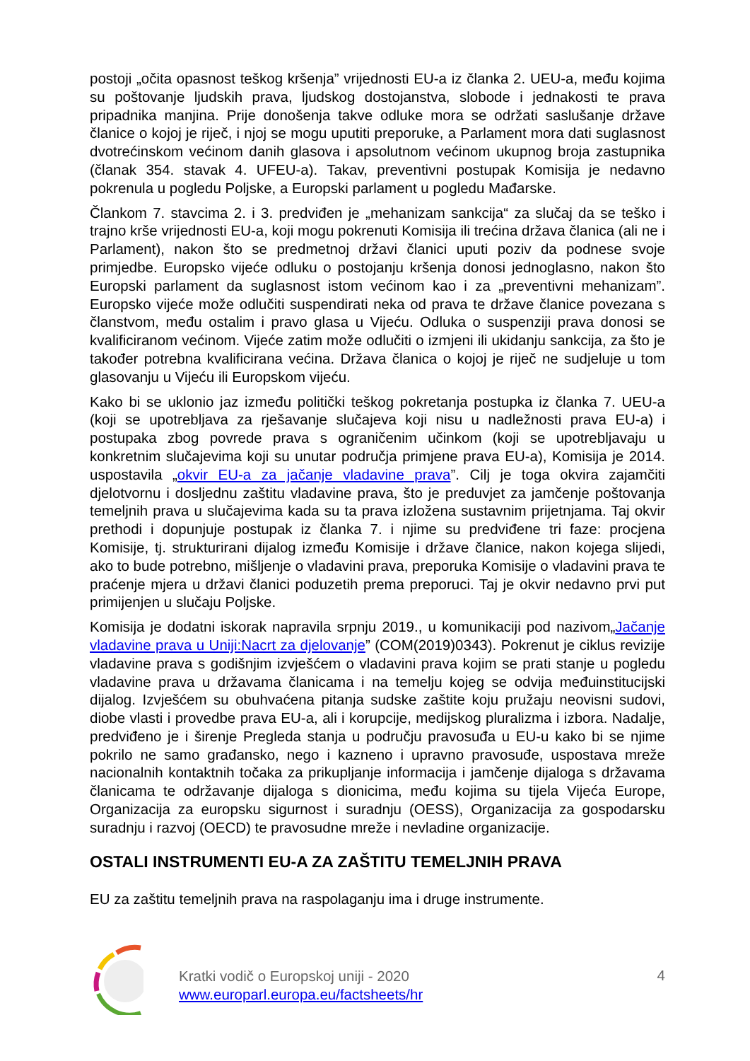postoji „očita opasnost teškog kršenja” vrijednosti EU-a iz članka 2. UEU-a, među kojima su poštovanje ljudskih prava, ljudskog dostojanstva, slobode i jednakosti te prava pripadnika manjina. Prije donošenja takve odluke mora se održati saslušanje države članice o kojoj je riječ, i njoj se mogu uputiti preporuke, a Parlament mora dati suglasnost dvotrećinskom većinom danih glasova i apsolutnom većinom ukupnog broja zastupnika (članak 354. stavak 4. UFEU-a). Takav, preventivni postupak Komisija je nedavno pokrenula u pogledu Poljske, a Europski parlament u pogledu Mađarske.
Člankom 7. stavcima 2. i 3. predviđen je „mehanizam sankcija“ za slučaj da se teško i trajno krše vrijednosti EU-a, koji mogu pokrenuti Komisija ili trećina država članica (ali ne i Parlament), nakon što se predmetnoj državi članici uputi poziv da podnese svoje primjedbe. Europsko vijeće odluku o postojanju kršenja donosi jednoglasno, nakon što Europski parlament da suglasnost istom većinom kao i za „preventivni mehanizam”. Europsko vijeće može odlučiti suspendirati neka od prava te države članice povezana s članstvom, među ostalim i pravo glasa u Vijeću. Odluka o suspenziji prava donosi se kvalificiranom većinom. Vijeće zatim može odlučiti o izmjeni ili ukidanju sankcija, za što je također potrebna kvalificirana većina. Država članica o kojoj je riječ ne sudjeluje u tom glasovanju u Vijeću ili Europskom vijeću.
Kako bi se uklonio jaz između politički teškog pokretanja postupka iz članka 7. UEU-a (koji se upotrebljava za rješavanje slučajeva koji nisu u nadležnosti prava EU-a) i postupaka zbog povrede prava s ograničenim učinkom (koji se upotrebljavaju u konkretnim slučajevima koji su unutar područja primjene prava EU-a), Komisija je 2014. uspostavila „okvir EU-a za jačanje vladavine prava”. Cilj je toga okvira zajamčiti djelotvornu i dosljednu zaštitu vladavine prava, što je preduvjet za jamčenje poštovanja temeljnih prava u slučajevima kada su ta prava izložena sustavnim prijetnjama. Taj okvir prethodi i dopunjuje postupak iz članka 7. i njime su predviđene tri faze: procjena Komisije, tj. strukturirani dijalog između Komisije i države članice, nakon kojega slijedi, ako to bude potrebno, mišljenje o vladavini prava, preporuka Komisije o vladavini prava te praćenje mjera u državi članici poduzetih prema preporuci. Taj je okvir nedavno prvi put primijenjen u slučaju Poljske.
Komisija je dodatni iskorak napravila srpnju 2019., u komunikaciji pod nazivom„Jačanje vladavine prava u Uniji:Nacrt za djelovanje” (COM(2019)0343). Pokrenut je ciklus revizije vladavine prava s godišnjim izvješćem o vladavini prava kojim se prati stanje u pogledu vladavine prava u državama članicama i na temelju kojeg se odvija međuinstitucijski dijalog. Izvješćem su obuhvaćena pitanja sudske zaštite koju pružaju neovisni sudovi, diobe vlasti i provedbe prava EU-a, ali i korupcije, medijskog pluralizma i izbora. Nadalje, predviđeno je i širenje Pregleda stanja u području pravosuđa u EU-u kako bi se njime pokrilo ne samo građansko, nego i kazneno i upravno pravosuđe, uspostava mreže nacionalnih kontaktnih točaka za prikupljanje informacija i jamčenje dijaloga s državama članicama te održavanje dijaloga s dionicima, među kojima su tijela Vijeća Europe, Organizacija za europsku sigurnost i suradnju (OESS), Organizacija za gospodarsku suradnju i razvoj (OECD) te pravosudne mreže i nevladine organizacije.
OSTALI INSTRUMENTI EU-A ZA ZAŠTITU TEMELJNIH PRAVA
EU za zaštitu temeljnih prava na raspolaganju ima i druge instrumente.
Kratki vodič o Europskoj uniji - 2020
www.europarl.europa.eu/factsheets/hr
4